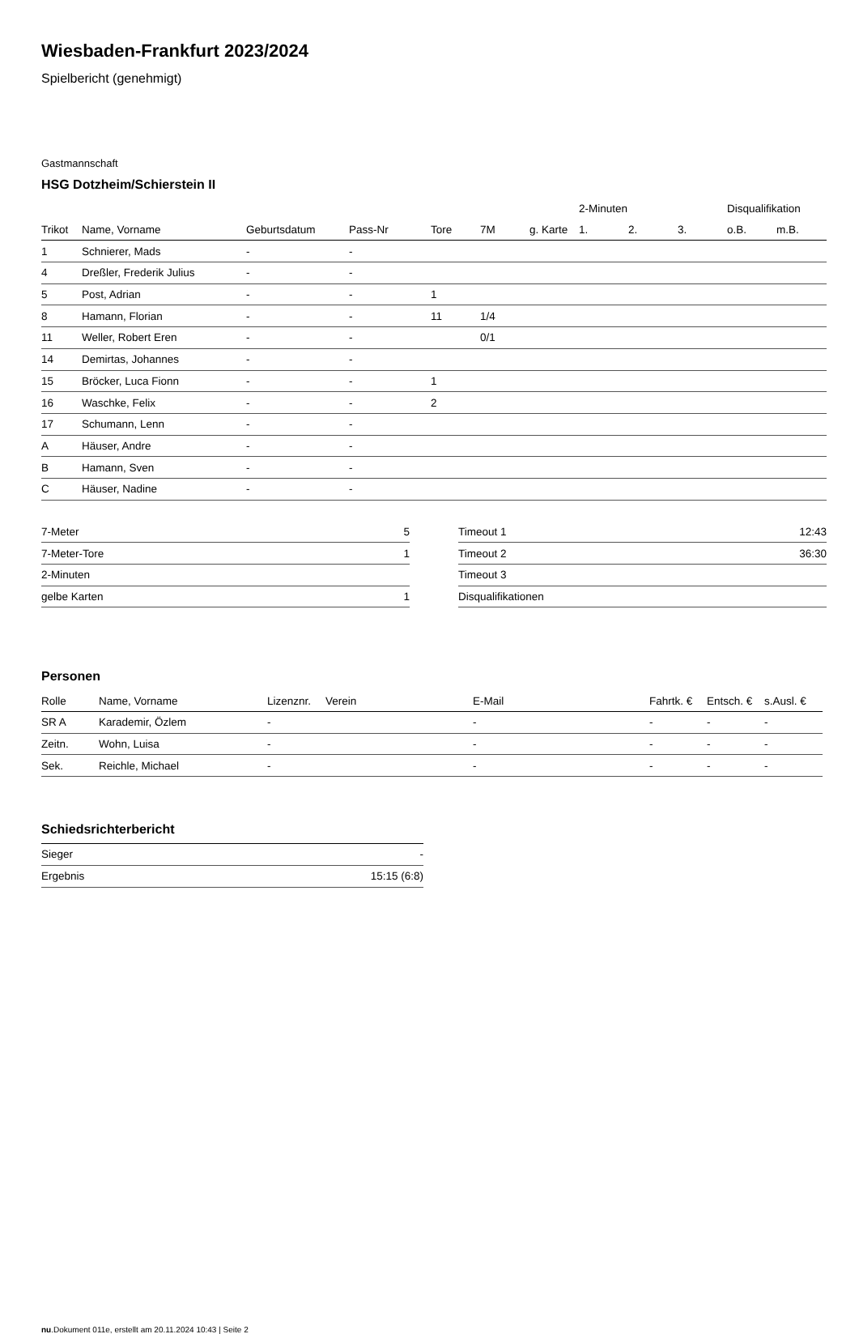Wiesbaden-Frankfurt 2023/2024
Spielbericht (genehmigt)
Gastmannschaft
HSG Dotzheim/Schierstein II
| | | | | | | | 2-Minuten | | | Disqualifikation | |
| --- | --- | --- | --- | --- | --- | --- | --- | --- | --- | --- | --- |
| Trikot | Name, Vorname | Geburtsdatum | Pass-Nr | Tore | 7M | g. Karte | 1. | 2. | 3. | o.B. | m.B. |
| 1 | Schnierer, Mads | - | - | | | | | | | | |
| 4 | Dreßler, Frederik Julius | - | - | | | | | | | | |
| 5 | Post, Adrian | - | - | 1 | | | | | | | |
| 8 | Hamann, Florian | - | - | 11 | 1/4 | | | | | | |
| 11 | Weller, Robert Eren | - | - | | 0/1 | | | | | | |
| 14 | Demirtas, Johannes | - | - | | | | | | | | |
| 15 | Bröcker, Luca Fionn | - | - | 1 | | | | | | | |
| 16 | Waschke, Felix | - | - | 2 | | | | | | | |
| 17 | Schumann, Lenn | - | - | | | | | | | | |
| A | Häuser, Andre | - | - | | | | | | | | |
| B | Hamann, Sven | - | - | | | | | | | | |
| C | Häuser, Nadine | - | - | | | | | | | | |
| 7-Meter | 5 |
| 7-Meter-Tore | 1 |
| 2-Minuten | |
| gelbe Karten | 1 |
| Timeout 1 | 12:43 |
| Timeout 2 | 36:30 |
| Timeout 3 | |
| Disqualifikationen | |
Personen
| Rolle | Name, Vorname | Lizenznr. | Verein | E-Mail | Fahrtk. € | Entsch. € | s.Ausl. € |
| --- | --- | --- | --- | --- | --- | --- | --- |
| SR A | Karademir, Özlem | - | | - | - | - | - |
| Zeitn. | Wohn, Luisa | - | | - | - | - | - |
| Sek. | Reichle, Michael | - | | - | - | - | - |
Schiedsrichterbericht
| Sieger | - |
| Ergebnis | 15:15 (6:8) |
nu.Dokument 011e, erstellt am 20.11.2024 10:43 | Seite 2